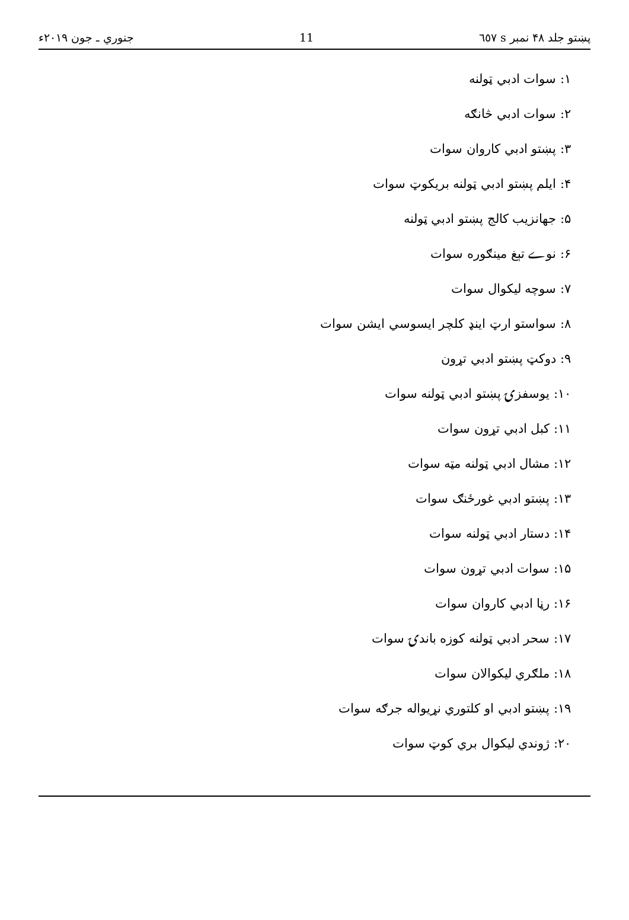پښتو جلد ۴۸ نمبر s ٦٥٧ 11 جنوري ـ جون ۲۰۱۹ء
۱: سوات ادبي ټولنه
۲: سوات ادبي څانګه
۳: پښتو ادبي کاروان سوات
۴: ایلم پښتو ادبي ټولنه بریکوټ سوات
۵: جهانزیب کالج پښتو ادبي ټولنه
۶: نوے تېغ مینګوره سوات
۷: سوچه لیکوال سوات
۸: سواستو ارټ اینډ کلچر ایسوسي ایشن سوات
۹: دوکټ پښتو ادبي تړون
۱۰: یوسفزۍ پښتو ادبي ټولنه سوات
۱۱: کبل ادبي تړون سوات
۱۲: مشال ادبي ټولنه مټه سوات
۱۳: پښتو ادبي غورځنګ سوات
۱۴: دستار ادبي ټولنه سوات
۱۵: سوات ادبي تړون سوات
۱۶: رڼا ادبي کاروان سوات
۱۷: سحر ادبي ټولنه کوزه باندۍ سوات
۱۸: ملګري لیکوالان سوات
۱۹: پښتو ادبي او کلتوري نړیواله جرګه سوات
۲۰: ژوندي لیکوال بري کوټ سوات